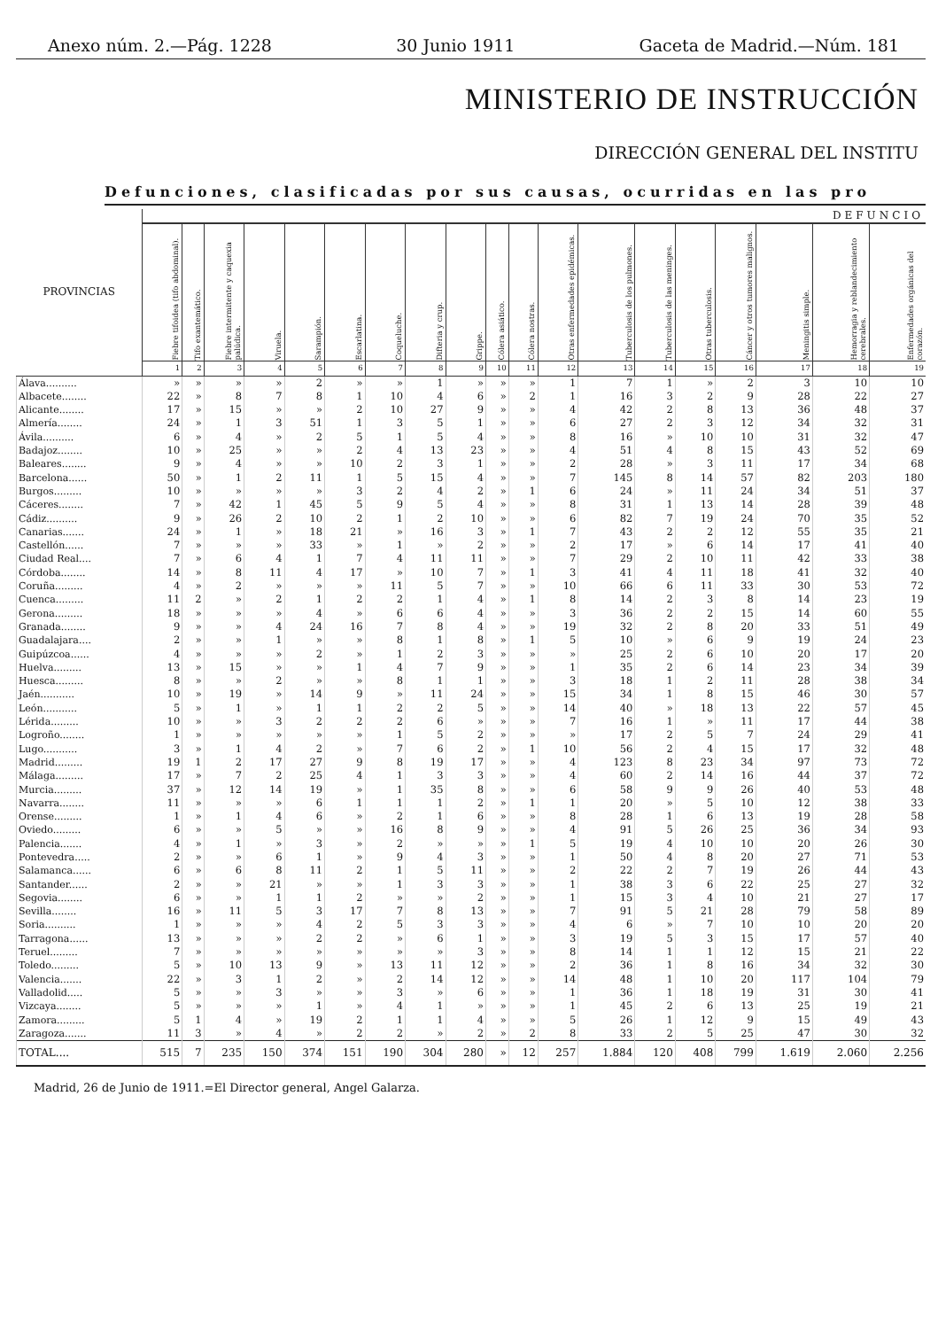Anexo núm. 2.—Pág. 1228 30 Junio 1911 Gaceta de Madrid.—Núm. 181
MINISTERIO DE INSTRUCCIÓN
DIRECCIÓN GENERAL DEL INSTITU
Defunciones, clasificadas por sus causas, ocurridas en las pro
| PROVINCIAS | DEFUNCIO | | | | | | | | | | | | | | | | | | |
| --- | --- | --- | --- | --- | --- | --- | --- | --- | --- | --- | --- | --- | --- | --- | --- | --- | --- | --- | --- |
| | Fiebre tifoidea (tifo abdominal). | Tifo exantemático. | Fiebre intermitente y caquexia palúdica. | Viruela. | Sarampión. | Escarlatina. | Coqueluche. | Difteria y crup. | Grippe. | Cólera asiático. | Cólera nostras. | Otras enfermedades epidémicas. | Tuberculosis de los pulmones. | Tuberculosis de las meninges. | Otras tuberculosis. | Cáncer y otros tumores malignos. | Meningitis simple. | Hemorragia y reblandecimiento cerebrales. | Enfermedades orgánicas del corazón. |
| | 1 | 2 | 3 | 4 | 5 | 6 | 7 | 8 | 9 | 10 | 11 | 12 | 13 | 14 | 15 | 16 | 17 | 18 | 19 |
| Álava.......... | » | » | » | » | 2 | » | » | 1 | » | » | » | 1 | 7 | 1 | » | 2 | 3 | 10 | 10 |
| Albacete........ | 22 | » | 8 | 7 | 8 | 1 | 10 | 4 | 6 | » | 2 | 1 | 16 | 3 | 2 | 9 | 28 | 22 | 27 |
| Alicante........ | 17 | » | 15 | » | » | 2 | 10 | 27 | 9 | » | » | 4 | 42 | 2 | 8 | 13 | 36 | 48 | 37 |
| Almería........ | 24 | » | 1 | 3 | 51 | 1 | 3 | 5 | 1 | » | » | 6 | 27 | 2 | 3 | 12 | 34 | 32 | 31 |
| Ávila.......... | 6 | » | 4 | » | 2 | 5 | 1 | 5 | 4 | » | » | 8 | 16 | » | 10 | 10 | 31 | 32 | 47 |
| Badajoz........ | 10 | » | 25 | » | » | 2 | 4 | 13 | 23 | » | » | 4 | 51 | 4 | 8 | 15 | 43 | 52 | 69 |
| Baleares........ | 9 | » | 4 | » | » | 10 | 2 | 3 | 1 | » | » | 2 | 28 | » | 3 | 11 | 17 | 34 | 68 |
| Barcelona...... | 50 | » | 1 | 2 | 11 | 1 | 5 | 15 | 4 | » | » | 7 | 145 | 8 | 14 | 57 | 82 | 203 | 180 |
| Burgos......... | 10 | » | » | » | » | 3 | 2 | 4 | 2 | » | 1 | 6 | 24 | » | 11 | 24 | 34 | 51 | 37 |
| Cáceres........ | 7 | » | 42 | 1 | 45 | 5 | 9 | 5 | 4 | » | » | 8 | 31 | 1 | 13 | 14 | 28 | 39 | 48 |
| Cádiz.......... | 9 | » | 26 | 2 | 10 | 2 | 1 | 2 | 10 | » | » | 6 | 82 | 7 | 19 | 24 | 70 | 35 | 52 |
| Canarias....... | 24 | » | 1 | » | 18 | 21 | » | 16 | 3 | » | 1 | 7 | 43 | 2 | 2 | 12 | 55 | 35 | 21 |
| Castellón...... | 7 | » | » | » | 33 | » | 1 | » | 2 | » | » | 2 | 17 | » | 6 | 14 | 17 | 41 | 40 |
| Ciudad Real.... | 7 | » | 6 | 4 | 1 | 7 | 4 | 11 | 11 | » | » | 7 | 29 | 2 | 10 | 11 | 42 | 33 | 38 |
| Córdoba........ | 14 | » | 8 | 11 | 4 | 17 | » | 10 | 7 | » | 1 | 3 | 41 | 4 | 11 | 18 | 41 | 32 | 40 |
| Coruña......... | 4 | » | 2 | » | » | » | 11 | 5 | 7 | » | » | 10 | 66 | 6 | 11 | 33 | 30 | 53 | 72 |
| Cuenca......... | 11 | 2 | » | 2 | 1 | 2 | 2 | 1 | 4 | » | 1 | 8 | 14 | 2 | 3 | 8 | 14 | 23 | 19 |
| Gerona......... | 18 | » | » | » | 4 | » | 6 | 6 | 4 | » | » | 3 | 36 | 2 | 2 | 15 | 14 | 60 | 55 |
| Granada........ | 9 | » | » | 4 | 24 | 16 | 7 | 8 | 4 | » | » | 19 | 32 | 2 | 8 | 20 | 33 | 51 | 49 |
| Guadalajara.... | 2 | » | » | 1 | » | » | 8 | 1 | 8 | » | 1 | 5 | 10 | » | 6 | 9 | 19 | 24 | 23 |
| Guipúzcoa...... | 4 | » | » | » | 2 | » | 1 | 2 | 3 | » | » | » | 25 | 2 | 6 | 10 | 20 | 17 | 20 |
| Huelva......... | 13 | » | 15 | » | » | 1 | 4 | 7 | 9 | » | » | 1 | 35 | 2 | 6 | 14 | 23 | 34 | 39 |
| Huesca......... | 8 | » | » | 2 | » | » | 8 | 1 | 1 | » | » | 3 | 18 | 1 | 2 | 11 | 28 | 38 | 34 |
| Jaén........... | 10 | » | 19 | » | 14 | 9 | » | 11 | 24 | » | » | 15 | 34 | 1 | 8 | 15 | 46 | 30 | 57 |
| León........... | 5 | » | 1 | » | 1 | 1 | 2 | 2 | 5 | » | » | 14 | 40 | » | 18 | 13 | 22 | 57 | 45 |
| Lérida......... | 10 | » | » | 3 | 2 | 2 | 2 | 6 | » | » | » | 7 | 16 | 1 | » | 11 | 17 | 44 | 38 |
| Logroño........ | 1 | » | » | » | » | » | 1 | 5 | 2 | » | » | » | 17 | 2 | 5 | 7 | 24 | 29 | 41 |
| Lugo........... | 3 | » | 1 | 4 | 2 | » | 7 | 6 | 2 | » | 1 | 10 | 56 | 2 | 4 | 15 | 17 | 32 | 48 |
| Madrid......... | 19 | 1 | 2 | 17 | 27 | 9 | 8 | 19 | 17 | » | » | 4 | 123 | 8 | 23 | 34 | 97 | 73 | 72 |
| Málaga......... | 17 | » | 7 | 2 | 25 | 4 | 1 | 3 | 3 | » | » | 4 | 60 | 2 | 14 | 16 | 44 | 37 | 72 |
| Murcia......... | 37 | » | 12 | 14 | 19 | » | 1 | 35 | 8 | » | » | 6 | 58 | 9 | 9 | 26 | 40 | 53 | 48 |
| Navarra........ | 11 | » | » | » | 6 | 1 | 1 | 1 | 2 | » | 1 | 1 | 20 | » | 5 | 10 | 12 | 38 | 33 |
| Orense......... | 1 | » | 1 | 4 | 6 | » | 2 | 1 | 6 | » | » | 8 | 28 | 1 | 6 | 13 | 19 | 28 | 58 |
| Oviedo......... | 6 | » | » | 5 | » | » | 16 | 8 | 9 | » | » | 4 | 91 | 5 | 26 | 25 | 36 | 34 | 93 |
| Palencia....... | 4 | » | 1 | » | 3 | » | 2 | » | » | » | 1 | 5 | 19 | 4 | 10 | 10 | 20 | 26 | 30 |
| Pontevedra..... | 2 | » | » | 6 | 1 | » | 9 | 4 | 3 | » | » | 1 | 50 | 4 | 8 | 20 | 27 | 71 | 53 |
| Salamanca...... | 6 | » | 6 | 8 | 11 | 2 | 1 | 5 | 11 | » | » | 2 | 22 | 2 | 7 | 19 | 26 | 44 | 43 |
| Santander...... | 2 | » | » | 21 | » | » | 1 | 3 | 3 | » | » | 1 | 38 | 3 | 6 | 22 | 25 | 27 | 32 |
| Segovia........ | 6 | » | » | 1 | 1 | 2 | » | » | 2 | » | » | 1 | 15 | 3 | 4 | 10 | 21 | 27 | 17 |
| Sevilla........ | 16 | » | 11 | 5 | 3 | 17 | 7 | 8 | 13 | » | » | 7 | 91 | 5 | 21 | 28 | 79 | 58 | 89 |
| Soria.......... | 1 | » | » | » | 4 | 2 | 5 | 3 | 3 | » | » | 4 | 6 | » | 7 | 10 | 10 | 20 | 20 |
| Tarragona...... | 13 | » | » | » | 2 | 2 | » | 6 | 1 | » | » | 3 | 19 | 5 | 3 | 15 | 17 | 57 | 40 |
| Teruel......... | 7 | » | » | » | » | » | » | » | 3 | » | » | 8 | 14 | 1 | 1 | 12 | 15 | 21 | 22 |
| Toledo......... | 5 | » | 10 | 13 | 9 | » | 13 | 11 | 12 | » | » | 2 | 36 | 1 | 8 | 16 | 34 | 32 | 30 |
| Valencia....... | 22 | » | 3 | 1 | 2 | » | 2 | 14 | 12 | » | » | 14 | 48 | 1 | 10 | 20 | 117 | 104 | 79 |
| Valladolid..... | 5 | » | » | 3 | » | » | 3 | » | 6 | » | » | 1 | 36 | 1 | 18 | 19 | 31 | 30 | 41 |
| Vizcaya........ | 5 | » | » | » | 1 | » | 4 | 1 | » | » | » | 1 | 45 | 2 | 6 | 13 | 25 | 19 | 21 |
| Zamora......... | 5 | 1 | 4 | » | 19 | 2 | 1 | 1 | 4 | » | » | 5 | 26 | 1 | 12 | 9 | 15 | 49 | 43 |
| Zaragoza....... | 11 | 3 | » | 4 | » | 2 | 2 | » | 2 | » | 2 | 8 | 33 | 2 | 5 | 25 | 47 | 30 | 32 |
| TOTAL.... | 515 | 7 | 235 | 150 | 374 | 151 | 190 | 304 | 280 | » | 12 | 257 | 1.884 | 120 | 408 | 799 | 1.619 | 2.060 | 2.256 |
Madrid, 26 de Junio de 1911.=El Director general, Angel Galarza.